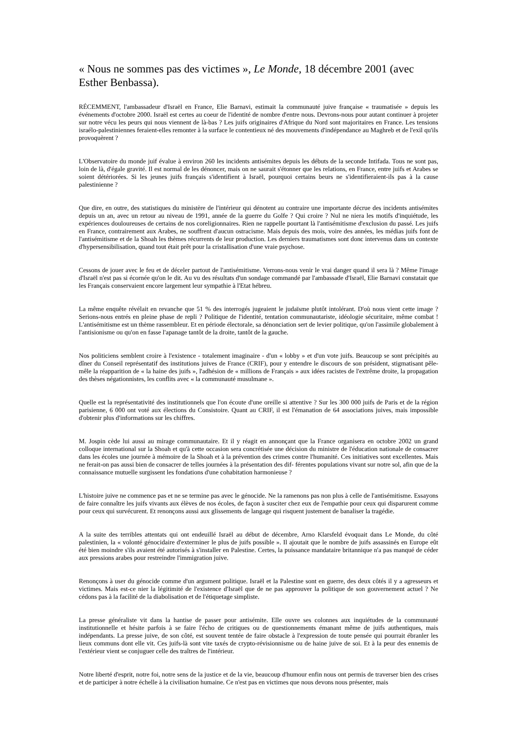« Nous ne sommes pas des victimes », Le Monde, 18 décembre 2001 (avec Esther Benbassa).
RÉCEMMENT, l'ambassadeur d'Israël en France, Elie Barnavi, estimait la communauté juive française « traumatisée » depuis les événements d'octobre 2000. Israël est certes au coeur de l'identité de nombre d'entre nous. Devrons-nous pour autant continuer à projeter sur notre vécu les peurs qui nous viennent de là-bas ? Les juifs originaires d'Afrique du Nord sont majoritaires en France. Les tensions israélo-palestiniennes feraient-elles remonter à la surface le contentieux né des mouvements d'indépendance au Maghreb et de l'exil qu'ils provoquèrent ?
L'Observatoire du monde juif évalue à environ 260 les incidents antisémites depuis les débuts de la seconde Intifada. Tous ne sont pas, loin de là, d'égale gravité. Il est normal de les dénoncer, mais on ne saurait s'étonner que les relations, en France, entre juifs et Arabes se soient détériorées. Si les jeunes juifs français s'identifient à Israël, pourquoi certains beurs ne s'identifieraient-ils pas à la cause palestinienne ?
Que dire, en outre, des statistiques du ministère de l'intérieur qui dénotent au contraire une importante décrue des incidents antisémites depuis un an, avec un retour au niveau de 1991, année de la guerre du Golfe ? Qui croire ? Nul ne niera les motifs d'inquiétude, les expériences douloureuses de certains de nos coreligionnaires. Rien ne rappelle pourtant là l'antisémitisme d'exclusion du passé. Les juifs en France, contrairement aux Arabes, ne souffrent d'aucun ostracisme. Mais depuis des mois, voire des années, les médias juifs font de l'antisémitisme et de la Shoah les thèmes récurrents de leur production. Les derniers traumatismes sont donc intervenus dans un contexte d'hypersensibilisation, quand tout était prêt pour la cristallisation d'une vraie psychose.
Cessons de jouer avec le feu et de déceler partout de l'antisémitisme. Verrons-nous venir le vrai danger quand il sera là ? Même l'image d'Israël n'est pas si écornée qu'on le dit. Au vu des résultats d'un sondage commandé par l'ambassade d'Israël, Elie Barnavi constatait que les Français conservaient encore largement leur sympathie à l'Etat hébreu.
La même enquête révélait en revanche que 51 % des interrogés jugeaient le judaïsme plutôt intolérant. D'où nous vient cette image ? Serions-nous entrés en pleine phase de repli ? Politique de l'identité, tentation communautariste, idéologie sécuritaire, même combat ! L'antisémitisme est un thème rassembleur. Et en période électorale, sa dénonciation sert de levier politique, qu'on l'assimile globalement à l'antisionisme ou qu'on en fasse l'apanage tantôt de la droite, tantôt de la gauche.
Nos politiciens semblent croire à l'existence - totalement imaginaire - d'un « lobby » et d'un vote juifs. Beaucoup se sont précipités au dîner du Conseil représentatif des institutions juives de France (CRIF), pour y entendre le discours de son président, stigmatisant pêle-mêle la réapparition de « la haine des juifs », l'adhésion de « millions de Français » aux idées racistes de l'extrême droite, la propagation des thèses négationnistes, les conflits avec « la communauté musulmane ».
Quelle est la représentativité des institutionnels que l'on écoute d'une oreille si attentive ? Sur les 300 000 juifs de Paris et de la région parisienne, 6 000 ont voté aux élections du Consistoire. Quant au CRIF, il est l'émanation de 64 associations juives, mais impossible d'obtenir plus d'informations sur les chiffres.
M. Jospin cède lui aussi au mirage communautaire. Et il y réagit en annonçant que la France organisera en octobre 2002 un grand colloque international sur la Shoah et qu'à cette occasion sera concrétisée une décision du ministre de l'éducation nationale de consacrer dans les écoles une journée à mémoire de la Shoah et à la prévention des crimes contre l'humanité. Ces initiatives sont excellentes. Mais ne ferait-on pas aussi bien de consacrer de telles journées à la présentation des dif- férentes populations vivant sur notre sol, afin que de la connaissance mutuelle surgissent les fondations d'une cohabitation harmonieuse ?
L'histoire juive ne commence pas et ne se termine pas avec le génocide. Ne la ramenons pas non plus à celle de l'antisémitisme. Essayons de faire connaître les juifs vivants aux élèves de nos écoles, de façon à susciter chez eux de l'empathie pour ceux qui disparurent comme pour ceux qui survécurent. Et renonçons aussi aux glissements de langage qui risquent justement de banaliser la tragédie.
A la suite des terribles attentats qui ont endeuillé Israël au début de décembre, Arno Klarsfeld évoquait dans Le Monde, du côté palestinien, la « volonté génocidaire d'exterminer le plus de juifs possible ». Il ajoutait que le nombre de juifs assassinés en Europe eût été bien moindre s'ils avaient été autorisés à s'installer en Palestine. Certes, la puissance mandataire britannique n'a pas manqué de céder aux pressions arabes pour restreindre l'immigration juive.
Renonçons à user du génocide comme d'un argument politique. Israël et la Palestine sont en guerre, des deux côtés il y a agresseurs et victimes. Mais est-ce nier la légitimité de l'existence d'Israël que de ne pas approuver la politique de son gouvernement actuel ? Ne cédons pas à la facilité de la diabolisation et de l'étiquetage simpliste.
La presse généraliste vit dans la hantise de passer pour antisémite. Elle ouvre ses colonnes aux inquiétudes de la communauté institutionnelle et hésite parfois à se faire l'écho de critiques ou de questionnements émanant même de juifs authentiques, mais indépendants. La presse juive, de son côté, est souvent tentée de faire obstacle à l'expression de toute pensée qui pourrait ébranler les lieux communs dont elle vit. Ces juifs-là sont vite taxés de crypto-révisionnisme ou de haine juive de soi. Et à la peur des ennemis de l'extérieur vient se conjuguer celle des traîtres de l'intérieur.
Notre liberté d'esprit, notre foi, notre sens de la justice et de la vie, beaucoup d'humour enfin nous ont permis de traverser bien des crises et de participer à notre échelle à la civilisation humaine. Ce n'est pas en victimes que nous devons nous présenter, mais